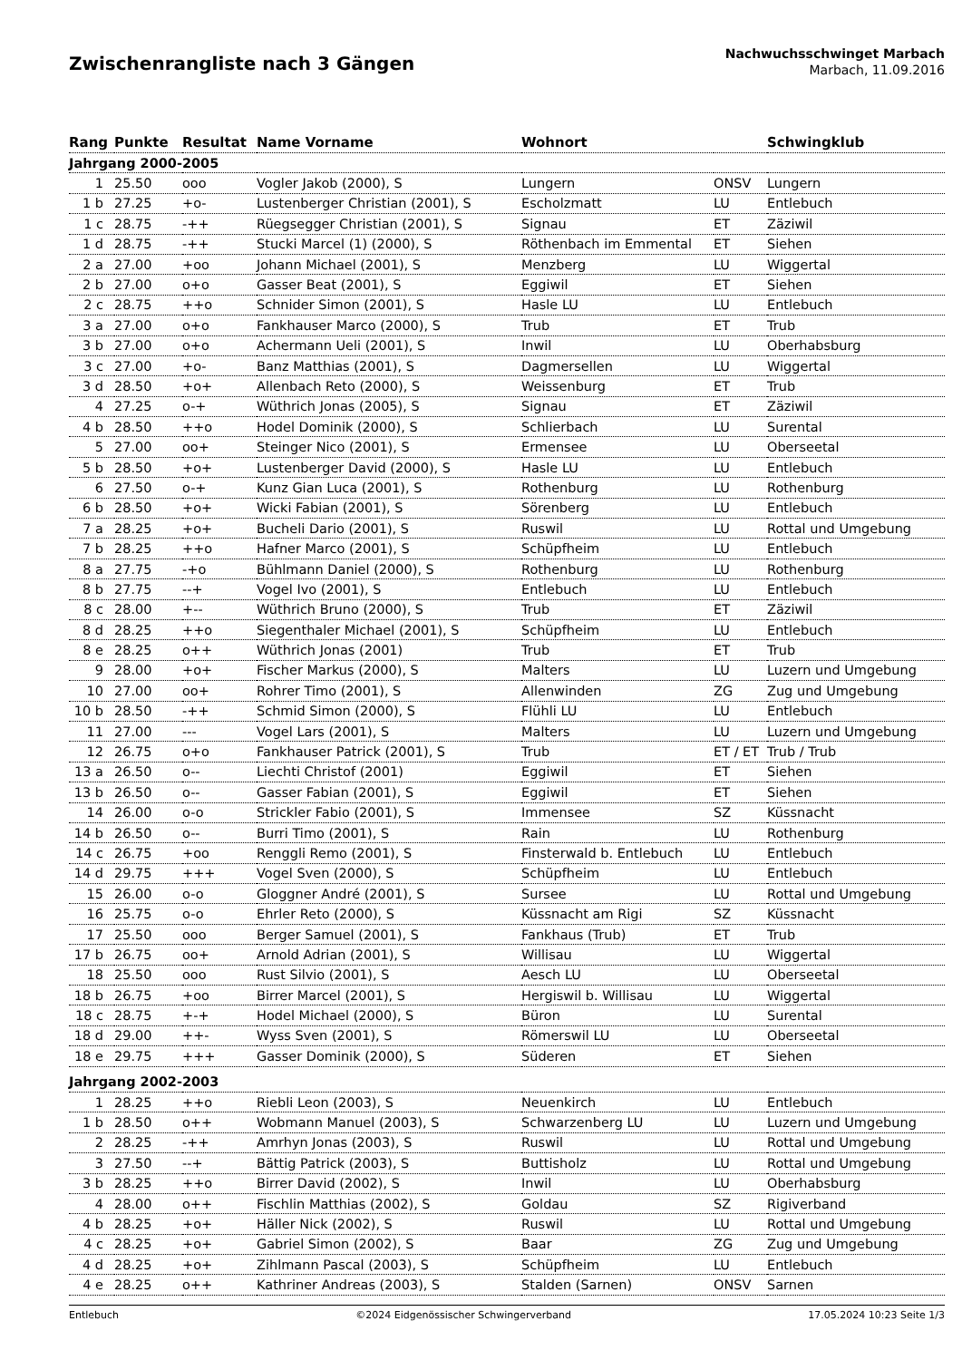Zwischenrangliste nach 3 Gängen
Nachwuchsschwinget Marbach
Marbach, 11.09.2016
| Rang | Punkte | Resultat | Name Vorname | Wohnort | | Schwingklub |
| --- | --- | --- | --- | --- | --- | --- |
| Jahrgang 2000-2005 | | | | | | |
| 1 | 25.50 | ooo | Vogler Jakob (2000), S | Lungern | ONSV | Lungern |
| 1 b | 27.25 | +o- | Lustenberger Christian (2001), S | Escholzmatt | LU | Entlebuch |
| 1 c | 28.75 | -++ | Rüegsegger Christian (2001), S | Signau | ET | Zäziwil |
| 1 d | 28.75 | -++ | Stucki Marcel (1) (2000), S | Röthenbach im Emmental | ET | Siehen |
| 2 a | 27.00 | +oo | Johann Michael (2001), S | Menzberg | LU | Wiggertal |
| 2 b | 27.00 | o+o | Gasser Beat (2001), S | Eggiwil | ET | Siehen |
| 2 c | 28.75 | ++o | Schnider Simon (2001), S | Hasle LU | LU | Entlebuch |
| 3 a | 27.00 | o+o | Fankhauser Marco (2000), S | Trub | ET | Trub |
| 3 b | 27.00 | o+o | Achermann Ueli (2001), S | Inwil | LU | Oberhabsburg |
| 3 c | 27.00 | +o- | Banz Matthias (2001), S | Dagmersellen | LU | Wiggertal |
| 3 d | 28.50 | +o+ | Allenbach Reto (2000), S | Weissenburg | ET | Trub |
| 4 | 27.25 | o-+ | Wüthrich Jonas (2005), S | Signau | ET | Zäziwil |
| 4 b | 28.50 | ++o | Hodel Dominik (2000), S | Schlierbach | LU | Surental |
| 5 | 27.00 | oo+ | Steinger Nico (2001), S | Ermensee | LU | Oberseetal |
| 5 b | 28.50 | +o+ | Lustenberger David (2000), S | Hasle LU | LU | Entlebuch |
| 6 | 27.50 | o-+ | Kunz Gian Luca (2001), S | Rothenburg | LU | Rothenburg |
| 6 b | 28.50 | +o+ | Wicki Fabian (2001), S | Sörenberg | LU | Entlebuch |
| 7 a | 28.25 | +o+ | Bucheli Dario (2001), S | Ruswil | LU | Rottal und Umgebung |
| 7 b | 28.25 | ++o | Hafner Marco (2001), S | Schüpfheim | LU | Entlebuch |
| 8 a | 27.75 | -+o | Bühlmann Daniel (2000), S | Rothenburg | LU | Rothenburg |
| 8 b | 27.75 | --+ | Vogel Ivo (2001), S | Entlebuch | LU | Entlebuch |
| 8 c | 28.00 | +-- | Wüthrich Bruno (2000), S | Trub | ET | Zäziwil |
| 8 d | 28.25 | ++o | Siegenthaler Michael (2001), S | Schüpfheim | LU | Entlebuch |
| 8 e | 28.25 | o++ | Wüthrich Jonas (2001) | Trub | ET | Trub |
| 9 | 28.00 | +o+ | Fischer Markus (2000), S | Malters | LU | Luzern und Umgebung |
| 10 | 27.00 | oo+ | Rohrer Timo (2001), S | Allenwinden | ZG | Zug und Umgebung |
| 10 b | 28.50 | -++ | Schmid Simon (2000), S | Flühli LU | LU | Entlebuch |
| 11 | 27.00 | --- | Vogel Lars (2001), S | Malters | LU | Luzern und Umgebung |
| 12 | 26.75 | o+o | Fankhauser Patrick (2001), S | Trub | ET / ET | Trub / Trub |
| 13 a | 26.50 | o-- | Liechti Christof (2001) | Eggiwil | ET | Siehen |
| 13 b | 26.50 | o-- | Gasser Fabian (2001), S | Eggiwil | ET | Siehen |
| 14 | 26.00 | o-o | Strickler Fabio (2001), S | Immensee | SZ | Küssnacht |
| 14 b | 26.50 | o-- | Burri Timo (2001), S | Rain | LU | Rothenburg |
| 14 c | 26.75 | +oo | Renggli Remo (2001), S | Finsterwald b. Entlebuch | LU | Entlebuch |
| 14 d | 29.75 | +++ | Vogel Sven (2000), S | Schüpfheim | LU | Entlebuch |
| 15 | 26.00 | o-o | Gloggner André (2001), S | Sursee | LU | Rottal und Umgebung |
| 16 | 25.75 | o-o | Ehrler Reto (2000), S | Küssnacht am Rigi | SZ | Küssnacht |
| 17 | 25.50 | ooo | Berger Samuel (2001), S | Fankhaus (Trub) | ET | Trub |
| 17 b | 26.75 | oo+ | Arnold Adrian (2001), S | Willisau | LU | Wiggertal |
| 18 | 25.50 | ooo | Rust Silvio (2001), S | Aesch LU | LU | Oberseetal |
| 18 b | 26.75 | +oo | Birrer Marcel (2001), S | Hergiswil b. Willisau | LU | Wiggertal |
| 18 c | 28.75 | +-+ | Hodel Michael (2000), S | Büron | LU | Surental |
| 18 d | 29.00 | ++- | Wyss Sven (2001), S | Römerswil LU | LU | Oberseetal |
| 18 e | 29.75 | +++ | Gasser Dominik (2000), S | Süderen | ET | Siehen |
| Jahrgang 2002-2003 | | | | | | |
| 1 | 28.25 | ++o | Riebli Leon (2003), S | Neuenkirch | LU | Entlebuch |
| 1 b | 28.50 | o++ | Wobmann Manuel (2003), S | Schwarzenberg LU | LU | Luzern und Umgebung |
| 2 | 28.25 | -++ | Amrhyn Jonas (2003), S | Ruswil | LU | Rottal und Umgebung |
| 3 | 27.50 | --+ | Bättig Patrick (2003), S | Buttisholz | LU | Rottal und Umgebung |
| 3 b | 28.25 | ++o | Birrer David (2002), S | Inwil | LU | Oberhabsburg |
| 4 | 28.00 | o++ | Fischlin Matthias (2002), S | Goldau | SZ | Rigiverband |
| 4 b | 28.25 | +o+ | Häller Nick (2002), S | Ruswil | LU | Rottal und Umgebung |
| 4 c | 28.25 | +o+ | Gabriel Simon (2002), S | Baar | ZG | Zug und Umgebung |
| 4 d | 28.25 | +o+ | Zihlmann Pascal (2003), S | Schüpfheim | LU | Entlebuch |
| 4 e | 28.25 | o++ | Kathriner Andreas (2003), S | Stalden (Sarnen) | ONSV | Sarnen |
Entlebuch ©2024 Eidgenössischer Schwingerverband 17.05.2024 10:23 Seite 1/3